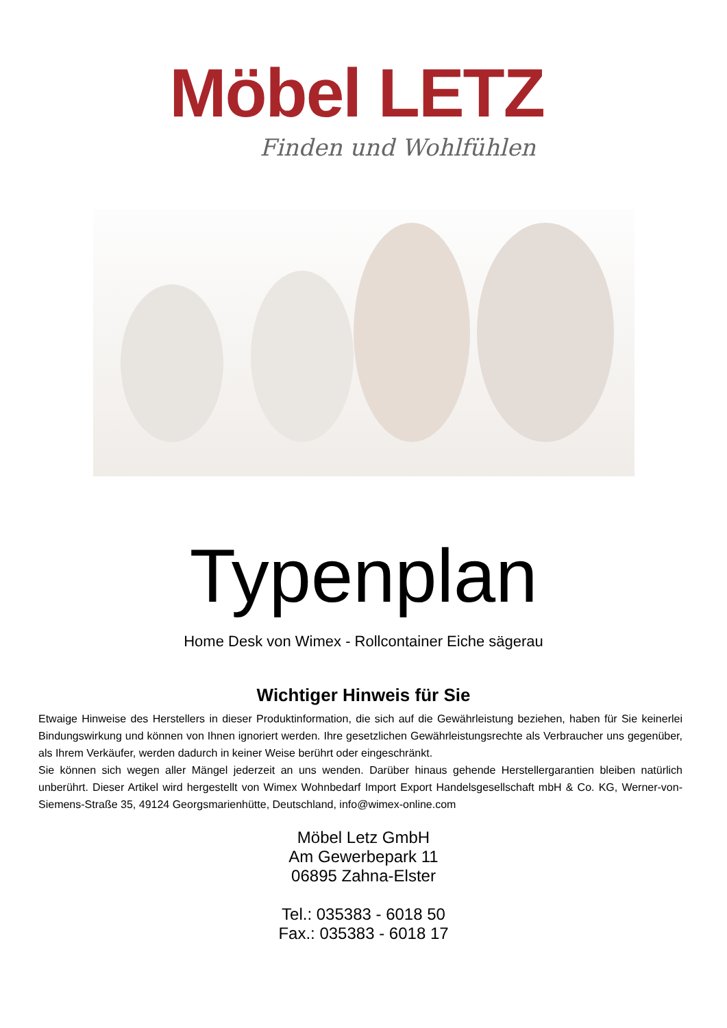Möbel LETZ
Finden und Wohlfühlen
Typenplan
Home Desk von Wimex - Rollcontainer Eiche sägerau
Wichtiger Hinweis für Sie
Etwaige Hinweise des Herstellers in dieser Produktinformation, die sich auf die Gewährleistung beziehen, haben für Sie keinerlei Bindungswirkung und können von Ihnen ignoriert werden. Ihre gesetzlichen Gewährleistungsrechte als Verbraucher uns gegenüber, als Ihrem Verkäufer, werden dadurch in keiner Weise berührt oder eingeschränkt.
Sie können sich wegen aller Mängel jederzeit an uns wenden. Darüber hinaus gehende Herstellergarantien bleiben natürlich unberührt. Dieser Artikel wird hergestellt von Wimex Wohnbedarf Import Export Handelsgesellschaft mbH & Co. KG, Werner-von-Siemens-Straße 35, 49124 Georgsmarienhütte, Deutschland, info@wimex-online.com
Möbel Letz GmbH
Am Gewerbepark 11
06895 Zahna-Elster
Tel.: 035383 - 6018 50
Fax.: 035383 - 6018 17